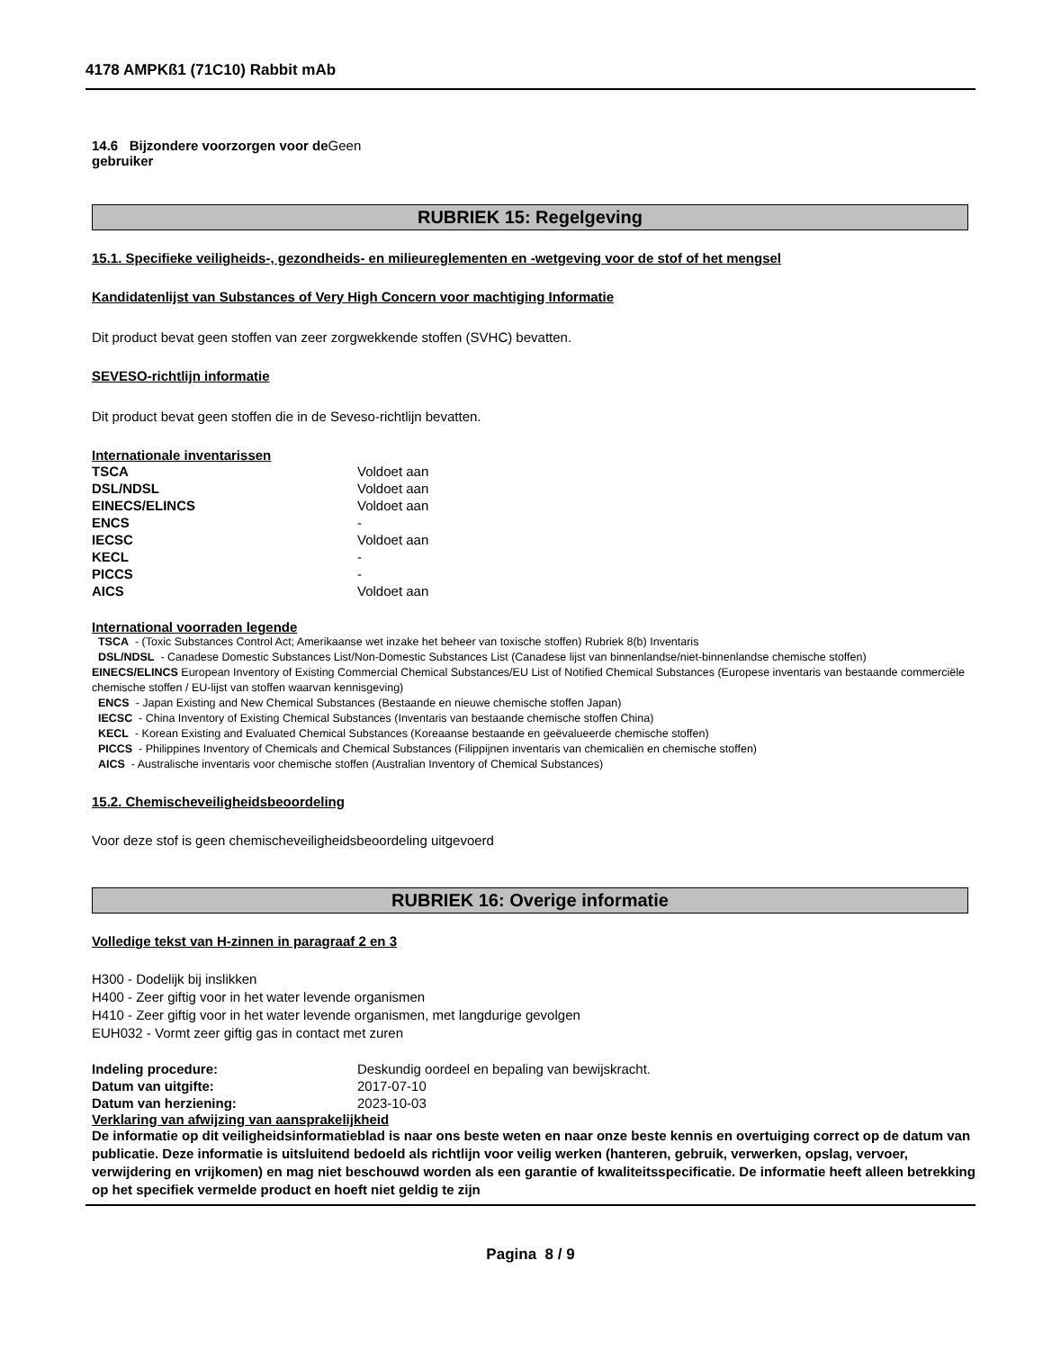4178 AMPKß1 (71C10) Rabbit mAb
14.6 Bijzondere voorzorgen voor de Geen
gebruiker
RUBRIEK 15: Regelgeving
15.1. Specifieke veiligheids-, gezondheids- en milieureglementen en -wetgeving voor de stof of het mengsel
Kandidatenlijst van Substances of Very High Concern voor machtiging Informatie
Dit product bevat geen stoffen van zeer zorgwekkende stoffen (SVHC) bevatten.
SEVESO-richtlijn informatie
Dit product bevat geen stoffen die in de Seveso-richtlijn bevatten.
Internationale inventarissen
| TSCA | Voldoet aan |
| DSL/NDSL | Voldoet aan |
| EINECS/ELINCS | Voldoet aan |
| ENCS | - |
| IECSC | Voldoet aan |
| KECL | - |
| PICCS | - |
| AICS | Voldoet aan |
International voorraden legende
TSCA - (Toxic Substances Control Act; Amerikaanse wet inzake het beheer van toxische stoffen) Rubriek 8(b) Inventaris
DSL/NDSL - Canadese Domestic Substances List/Non-Domestic Substances List (Canadese lijst van binnenlandse/niet-binnenlandse chemische stoffen)
EINECS/ELINCS European Inventory of Existing Commercial Chemical Substances/EU List of Notified Chemical Substances (Europese inventaris van bestaande commerciële chemische stoffen / EU-lijst van stoffen waarvan kennisgeving)
ENCS - Japan Existing and New Chemical Substances (Bestaande en nieuwe chemische stoffen Japan)
IECSC - China Inventory of Existing Chemical Substances (Inventaris van bestaande chemische stoffen China)
KECL - Korean Existing and Evaluated Chemical Substances (Koreaanse bestaande en geëvalueerde chemische stoffen)
PICCS - Philippines Inventory of Chemicals and Chemical Substances (Filippijnen inventaris van chemicaliën en chemische stoffen)
AICS - Australische inventaris voor chemische stoffen (Australian Inventory of Chemical Substances)
15.2. Chemischeveiligheidsbeoordeling
Voor deze stof is geen chemischeveiligheidsbeoordeling uitgevoerd
RUBRIEK 16: Overige informatie
Volledige tekst van H-zinnen in paragraaf 2 en 3
H300 - Dodelijk bij inslikken
H400 - Zeer giftig voor in het water levende organismen
H410 - Zeer giftig voor in het water levende organismen, met langdurige gevolgen
EUH032 - Vormt zeer giftig gas in contact met zuren
| Indeling procedure: | Deskundig oordeel en bepaling van bewijskracht. |
| Datum van uitgifte: | 2017-07-10 |
| Datum van herziening: | 2023-10-03 |
Verklaring van afwijzing van aansprakelijkheid
De informatie op dit veiligheidsinformatieblad is naar ons beste weten en naar onze beste kennis en overtuiging correct op de datum van publicatie. Deze informatie is uitsluitend bedoeld als richtlijn voor veilig werken (hanteren, gebruik, verwerken, opslag, vervoer, verwijdering en vrijkomen) en mag niet beschouwd worden als een garantie of kwaliteitsspecificatie. De informatie heeft alleen betrekking op het specifiek vermelde product en hoeft niet geldig te zijn
Pagina 8 / 9